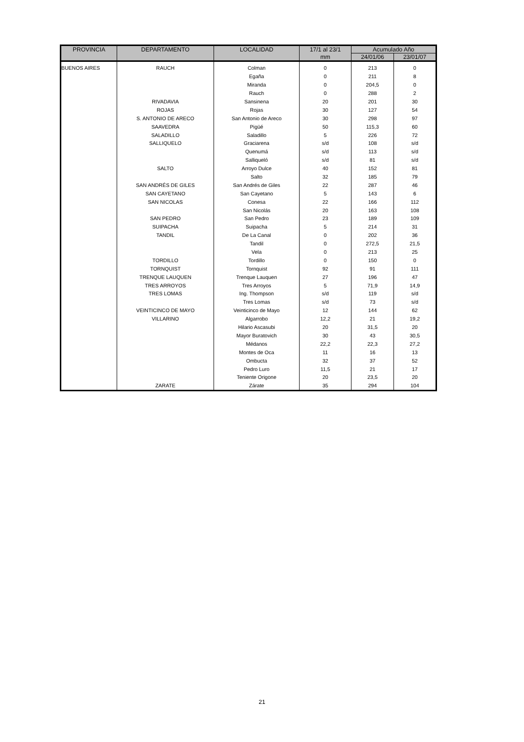| PROVINCIA | DEPARTAMENTO | LOCALIDAD | 17/1 al 23/1 | Acumulado Año | |
| --- | --- | --- | --- | --- | --- |
| | | | mm | 24/01/06 | 23/01/07 |
| BUENOS AIRES | RAUCH | Colman | 0 | 213 | 0 |
| | | Egaña | 0 | 211 | 8 |
| | | Miranda | 0 | 204,5 | 0 |
| | | Rauch | 0 | 288 | 2 |
| | RIVADAVIA | Sansinena | 20 | 201 | 30 |
| | ROJAS | Rojas | 30 | 127 | 54 |
| | S. ANTONIO DE ARECO | San Antonio de Areco | 30 | 298 | 97 |
| | SAAVEDRA | Pigüé | 50 | 115,3 | 60 |
| | SALADILLO | Saladillo | 5 | 226 | 72 |
| | SALLIQUELO | Graciarena | s/d | 108 | s/d |
| | | Quenumá | s/d | 113 | s/d |
| | | Salliqueló | s/d | 81 | s/d |
| | SALTO | Arroyo Dulce | 40 | 152 | 81 |
| | | Salto | 32 | 185 | 79 |
| | SAN ANDRÉS DE GILES | San Andrés de Giles | 22 | 287 | 46 |
| | SAN CAYETANO | San Cayetano | 5 | 143 | 6 |
| | SAN NICOLAS | Conesa | 22 | 166 | 112 |
| | | San Nicolás | 20 | 163 | 108 |
| | SAN PEDRO | San Pedro | 23 | 189 | 109 |
| | SUIPACHA | Suipacha | 5 | 214 | 31 |
| | TANDIL | De La Canal | 0 | 202 | 36 |
| | | Tandil | 0 | 272,5 | 21,5 |
| | | Vela | 0 | 213 | 25 |
| | TORDILLO | Tordillo | 0 | 150 | 0 |
| | TORNQUIST | Tornquist | 92 | 91 | 111 |
| | TRENQUE LAUQUEN | Trenque Lauquen | 27 | 196 | 47 |
| | TRES ARROYOS | Tres Arroyos | 5 | 71,9 | 14,9 |
| | TRES LOMAS | Ing. Thompson | s/d | 119 | s/d |
| | | Tres Lomas | s/d | 73 | s/d |
| | VEINTICINCO DE MAYO | Veinticinco de Mayo | 12 | 144 | 62 |
| | VILLARINO | Algarrobo | 12,2 | 21 | 19,2 |
| | | Hilario Ascasubi | 20 | 31,5 | 20 |
| | | Mayor Buratovich | 30 | 43 | 30,5 |
| | | Médanos | 22,2 | 22,3 | 27,2 |
| | | Montes de Oca | 11 | 16 | 13 |
| | | Ombucta | 32 | 37 | 52 |
| | | Pedro Luro | 11,5 | 21 | 17 |
| | | Teniente Origone | 20 | 23,5 | 20 |
| | ZARATE | Zárate | 35 | 294 | 104 |
21